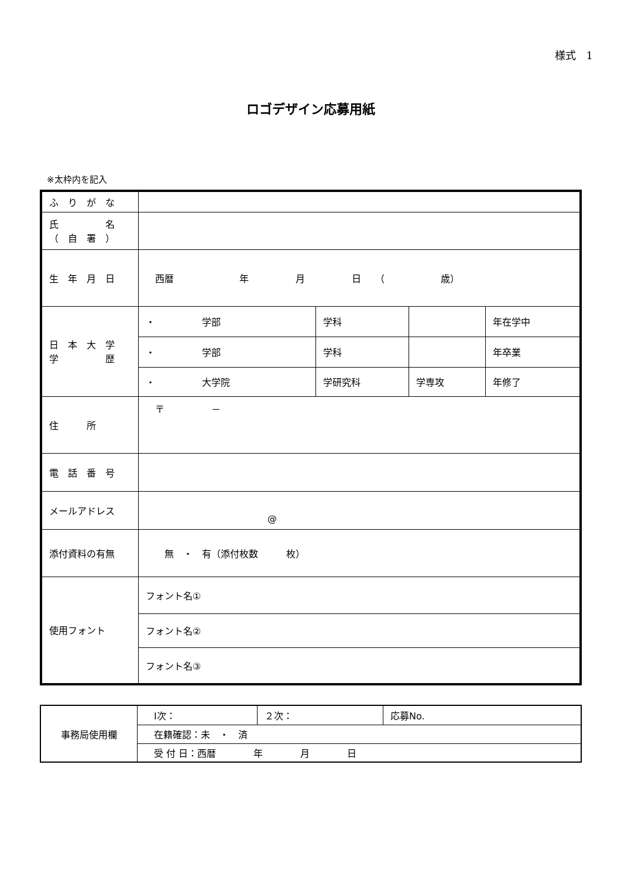様式　1
ロゴデザイン応募用紙
※太枠内を記入
| ふ り が な | | | | |
| 氏 名 （ 自 署 ） | | | | |
| 生 年 月 日 | 西暦 年 月 日 （ 歳） | | | |
| 日 本 大 学 学 歴 | ・ 学部 | 学科 | | 年在学中 |
| | ・ 学部 | 学科 | | 年卒業 |
| | ・ 大学院 | 学研究科 | 学専攻 | 年修了 |
| 住 所 | 〒 － | | | |
| 電 話 番 号 | | | | |
| メールアドレス | @ | | | |
| 添付資料の有無 | 無 ・ 有（添付枚数 枚） | | | |
| 使用フォント | フォント名① | | | |
| | フォント名② | | | |
| | フォント名③ | | | |
| 事務局使用欄 | Ⅰ次： | ２次： | 応募No. |
| | 在籍確認：未 ・ 済 | | |
| | 受 付 日：西暦 年 月 日 | | |